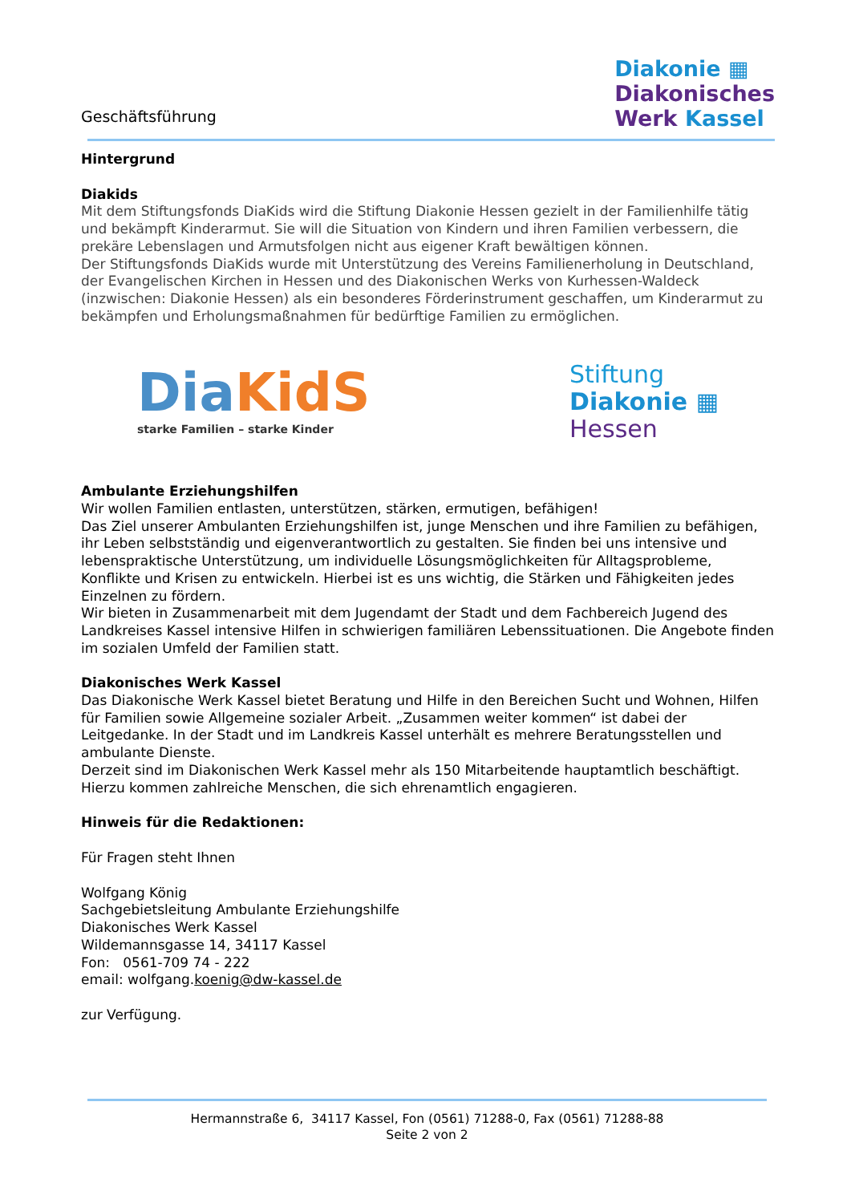Geschäftsführung
Diakonie ▦
Diakonisches
Werk Kassel
Hintergrund
Diakids
Mit dem Stiftungsfonds DiaKids wird die Stiftung Diakonie Hessen gezielt in der Familienhilfe tätig und bekämpft Kinderarmut. Sie will die Situation von Kindern und ihren Familien verbessern, die prekäre Lebenslagen und Armutsfolgen nicht aus eigener Kraft bewältigen können.
Der Stiftungsfonds DiaKids wurde mit Unterstützung des Vereins Familienerholung in Deutschland, der Evangelischen Kirchen in Hessen und des Diakonischen Werks von Kurhessen-Waldeck (inzwischen: Diakonie Hessen) als ein besonderes Förderinstrument geschaffen, um Kinderarmut zu bekämpfen und Erholungsmaßnahmen für bedürftige Familien zu ermöglichen.
Dia KidS
starke Familien – starke Kinder
Stiftung
Diakonie ▦
Hessen
Ambulante Erziehungshilfen
Wir wollen Familien entlasten, unterstützen, stärken, ermutigen, befähigen!
Das Ziel unserer Ambulanten Erziehungshilfen ist, junge Menschen und ihre Familien zu befähigen, ihr Leben selbstständig und eigenverantwortlich zu gestalten. Sie finden bei uns intensive und lebenspraktische Unterstützung, um individuelle Lösungsmöglichkeiten für Alltagsprobleme, Konflikte und Krisen zu entwickeln. Hierbei ist es uns wichtig, die Stärken und Fähigkeiten jedes Einzelnen zu fördern.
Wir bieten in Zusammenarbeit mit dem Jugendamt der Stadt und dem Fachbereich Jugend des Landkreises Kassel intensive Hilfen in schwierigen familiären Lebenssituationen. Die Angebote finden im sozialen Umfeld der Familien statt.
Diakonisches Werk Kassel
Das Diakonische Werk Kassel bietet Beratung und Hilfe in den Bereichen Sucht und Wohnen, Hilfen für Familien sowie Allgemeine sozialer Arbeit. „Zusammen weiter kommen“ ist dabei der Leitgedanke. In der Stadt und im Landkreis Kassel unterhält es mehrere Beratungsstellen und ambulante Dienste.
Derzeit sind im Diakonischen Werk Kassel mehr als 150 Mitarbeitende hauptamtlich beschäftigt. Hierzu kommen zahlreiche Menschen, die sich ehrenamtlich engagieren.
Hinweis für die Redaktionen:
Für Fragen steht Ihnen
Wolfgang König
Sachgebietsleitung Ambulante Erziehungshilfe
Diakonisches Werk Kassel
Wildemannsgasse 14, 34117 Kassel
Fon: 0561-709 74 - 222
email: wolfgang.koenig@dw-kassel.de
zur Verfügung.
Hermannstraße 6, 34117 Kassel, Fon (0561) 71288-0, Fax (0561) 71288-88
Seite 2 von 2